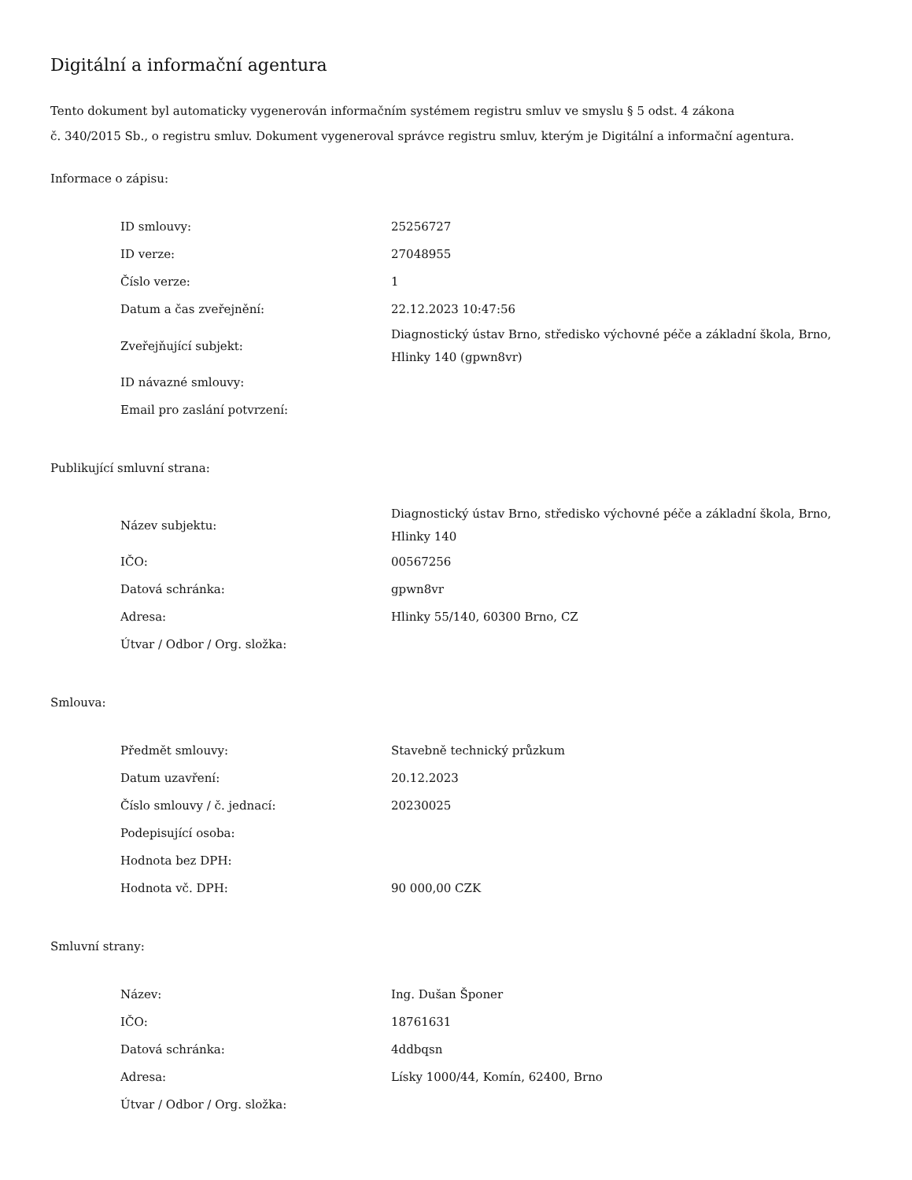Digitální a informační agentura
Tento dokument byl automaticky vygenerován informačním systémem registru smluv ve smyslu § 5 odst. 4 zákona
č. 340/2015 Sb., o registru smluv. Dokument vygeneroval správce registru smluv, kterým je Digitální a informační agentura.
Informace o zápisu:
| ID smlouvy: | 25256727 |
| ID verze: | 27048955 |
| Číslo verze: | 1 |
| Datum a čas zveřejnění: | 22.12.2023 10:47:56 |
| Zveřejňující subjekt: | Diagnostický ústav Brno, středisko výchovné péče a základní škola, Brno, Hlinky 140 (gpwn8vr) |
| ID návazné smlouvy: | |
| Email pro zaslání potvrzení: | |
Publikující smluvní strana:
| Název subjektu: | Diagnostický ústav Brno, středisko výchovné péče a základní škola, Brno, Hlinky 140 |
| IČO: | 00567256 |
| Datová schránka: | gpwn8vr |
| Adresa: | Hlinky 55/140, 60300 Brno, CZ |
| Útvar / Odbor / Org. složka: | |
Smlouva:
| Předmět smlouvy: | Stavebně technický průzkum |
| Datum uzavření: | 20.12.2023 |
| Číslo smlouvy / č. jednací: | 20230025 |
| Podepisující osoba: | |
| Hodnota bez DPH: | |
| Hodnota vč. DPH: | 90 000,00 CZK |
Smluvní strany:
| Název: | Ing. Dušan Šponer |
| IČO: | 18761631 |
| Datová schránka: | 4ddbqsn |
| Adresa: | Lísky 1000/44, Komín, 62400, Brno |
| Útvar / Odbor / Org. složka: | |